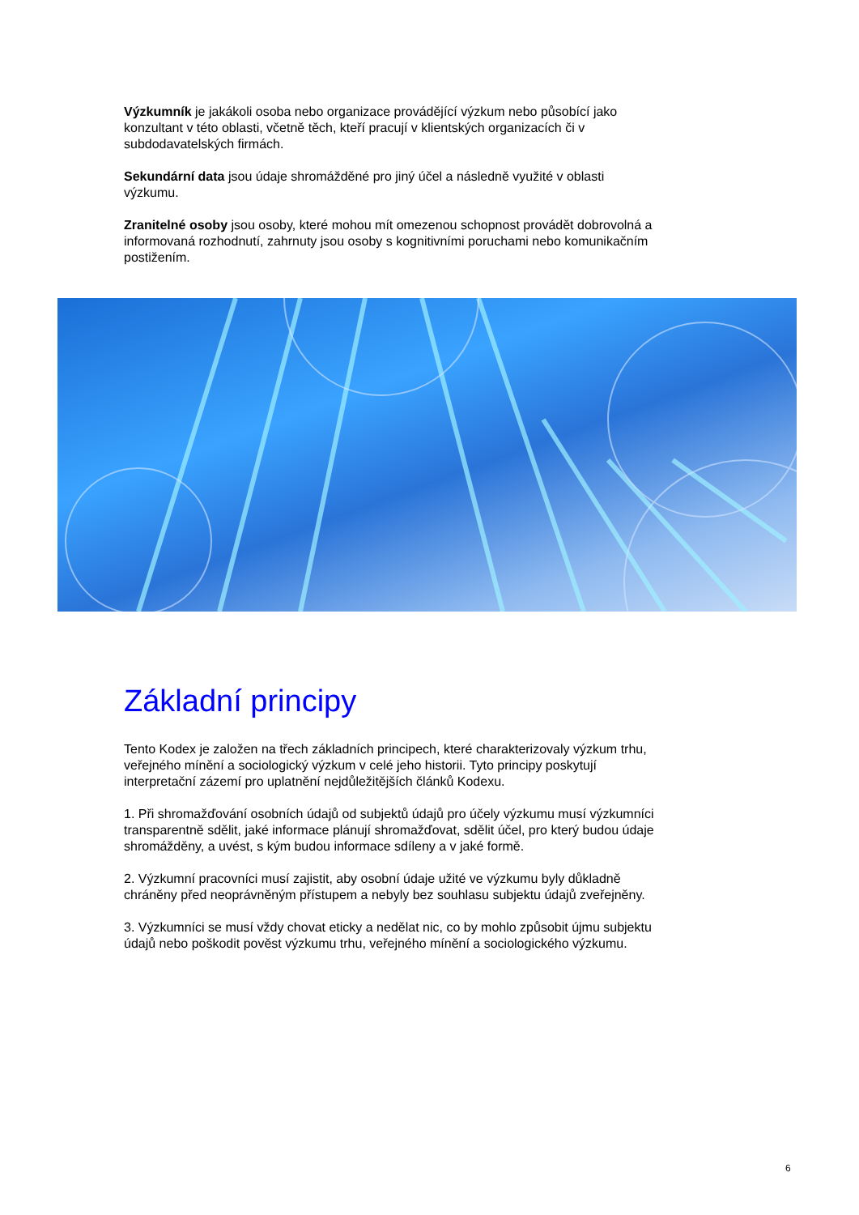Výzkumník je jakákoli osoba nebo organizace provádějící výzkum nebo působící jako konzultant v této oblasti, včetně těch, kteří pracují v klientských organizacích či v subdodavatelských firmách.
Sekundární data jsou údaje shromážděné pro jiný účel a následně využité v oblasti výzkumu.
Zranitelné osoby jsou osoby, které mohou mít omezenou schopnost provádět dobrovolná a informovaná rozhodnutí, zahrnuty jsou osoby s kognitivními poruchami nebo komunikačním postižením.
Základní principy
Tento Kodex je založen na třech základních principech, které charakterizovaly výzkum trhu, veřejného mínění a sociologický výzkum v celé jeho historii. Tyto principy poskytují interpretační zázemí pro uplatnění nejdůležitějších článků Kodexu.
1. Při shromažďování osobních údajů od subjektů údajů pro účely výzkumu musí výzkumníci transparentně sdělit, jaké informace plánují shromažďovat, sdělit účel, pro který budou údaje shromážděny, a uvést, s kým budou informace sdíleny a v jaké formě.
2. Výzkumní pracovníci musí zajistit, aby osobní údaje užité ve výzkumu byly důkladně chráněny před neoprávněným přístupem a nebyly bez souhlasu subjektu údajů zveřejněny.
3. Výzkumníci se musí vždy chovat eticky a nedělat nic, co by mohlo způsobit újmu subjektu údajů nebo poškodit pověst výzkumu trhu, veřejného mínění a sociologického výzkumu.
6